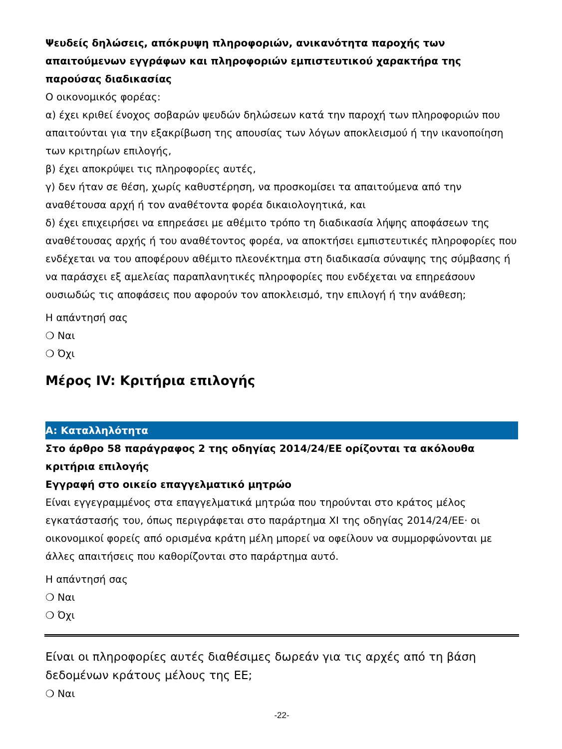Ψευδείς δηλώσεις, απόκρυψη πληροφοριών, ανικανότητα παροχής των απαιτούμενων εγγράφων και πληροφοριών εμπιστευτικού χαρακτήρα της παρούσας διαδικασίας
Ο οικονομικός φορέας:
α) έχει κριθεί ένοχος σοβαρών ψευδών δηλώσεων κατά την παροχή των πληροφοριών που απαιτούνται για την εξακρίβωση της απουσίας των λόγων αποκλεισμού ή την ικανοποίηση των κριτηρίων επιλογής,
β) έχει αποκρύψει τις πληροφορίες αυτές,
γ) δεν ήταν σε θέση, χωρίς καθυστέρηση, να προσκομίσει τα απαιτούμενα από την αναθέτουσα αρχή ή τον αναθέτοντα φορέα δικαιολογητικά, και
δ) έχει επιχειρήσει να επηρεάσει με αθέμιτο τρόπο τη διαδικασία λήψης αποφάσεων της αναθέτουσας αρχής ή του αναθέτοντος φορέα, να αποκτήσει εμπιστευτικές πληροφορίες που ενδέχεται να του αποφέρουν αθέμιτο πλεονέκτημα στη διαδικασία σύναψης της σύμβασης ή να παράσχει εξ αμελείας παραπλανητικές πληροφορίες που ενδέχεται να επηρεάσουν ουσιωδώς τις αποφάσεις που αφορούν τον αποκλεισμό, την επιλογή ή την ανάθεση;
Η απάντησή σας
❍ Ναι
❍ Όχι
Μέρος IV: Κριτήρια επιλογής
A: Καταλληλότητα
Στο άρθρο 58 παράγραφος 2 της οδηγίας 2014/24/ΕΕ ορίζονται τα ακόλουθα κριτήρια επιλογής
Εγγραφή στο οικείο επαγγελματικό μητρώο
Είναι εγγεγραμμένος στα επαγγελματικά μητρώα που τηρούνται στο κράτος μέλος εγκατάστασής του, όπως περιγράφεται στο παράρτημα XI της οδηγίας 2014/24/ΕΕ· οι οικονομικοί φορείς από ορισμένα κράτη μέλη μπορεί να οφείλουν να συμμορφώνονται με άλλες απαιτήσεις που καθορίζονται στο παράρτημα αυτό.
Η απάντησή σας
❍ Ναι
❍ Όχι
Είναι οι πληροφορίες αυτές διαθέσιμες δωρεάν για τις αρχές από τη βάση δεδομένων κράτους μέλους της ΕΕ;
❍ Ναι
-22-